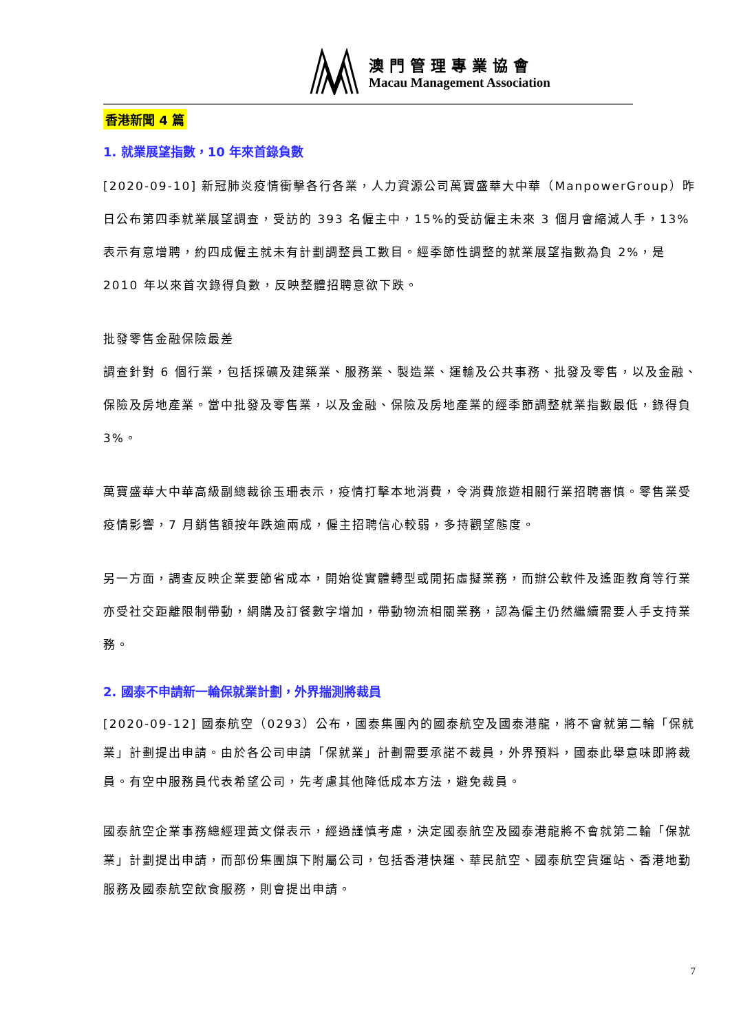澳門管理專業協會
Macau Management Association
―――――――――――――――――――――――――――――――――――――――――――――――――――――――――
香港新聞 4 篇
1. 就業展望指數，10 年來首錄負數
[2020-09-10] 新冠肺炎疫情衝擊各行各業，人力資源公司萬寶盛華大中華（ManpowerGroup）昨日公布第四季就業展望調查，受訪的 393 名僱主中，15%的受訪僱主未來 3 個月會縮減人手，13%表示有意增聘，約四成僱主就未有計劃調整員工數目。經季節性調整的就業展望指數為負 2%，是 2010 年以來首次錄得負數，反映整體招聘意欲下跌。
批發零售金融保險最差
調查針對 6 個行業，包括採礦及建築業、服務業、製造業、運輸及公共事務、批發及零售，以及金融、保險及房地產業。當中批發及零售業，以及金融、保險及房地產業的經季節調整就業指數最低，錄得負 3%。
萬寶盛華大中華高級副總裁徐玉珊表示，疫情打擊本地消費，令消費旅遊相關行業招聘審慎。零售業受疫情影響，7 月銷售額按年跌逾兩成，僱主招聘信心較弱，多持觀望態度。
另一方面，調查反映企業要節省成本，開始從實體轉型或開拓虛擬業務，而辦公軟件及遙距教育等行業亦受社交距離限制帶動，網購及訂餐數字增加，帶動物流相關業務，認為僱主仍然繼續需要人手支持業務。
2. 國泰不申請新一輪保就業計劃，外界揣測將裁員
[2020-09-12] 國泰航空（0293）公布，國泰集團內的國泰航空及國泰港龍，將不會就第二輪「保就業」計劃提出申請。由於各公司申請「保就業」計劃需要承諾不裁員，外界預料，國泰此舉意味即將裁員。有空中服務員代表希望公司，先考慮其他降低成本方法，避免裁員。
國泰航空企業事務總經理黃文傑表示，經過謹慎考慮，決定國泰航空及國泰港龍將不會就第二輪「保就業」計劃提出申請，而部份集團旗下附屬公司，包括香港快運、華民航空、國泰航空貨運站、香港地勤服務及國泰航空飲食服務，則會提出申請。
7